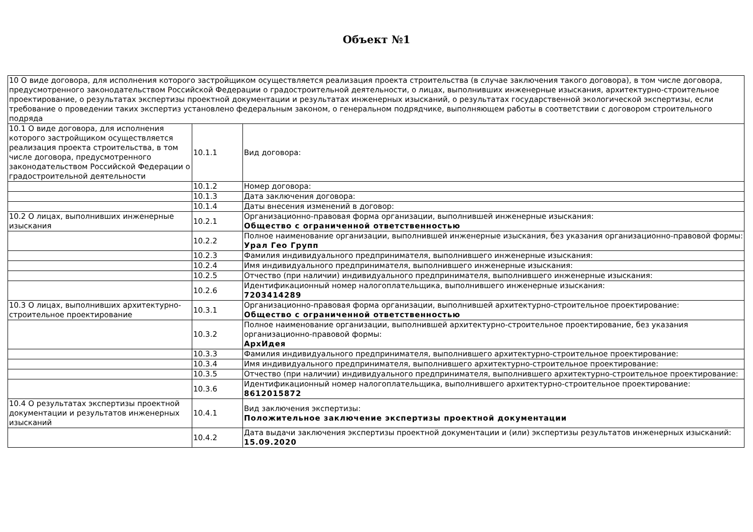Объект №1
| 10 О виде договора, для исполнения которого застройщиком осуществляется реализация проекта строительства (в случае заключения такого договора), в том числе договора, предусмотренного законодательством Российской Федерации о градостроительной деятельности, о лицах, выполнивших инженерные изыскания, архитектурно-строительное проектирование, о результатах экспертизы проектной документации и результатах инженерных изысканий, о результатах государственной экологической экспертизы, если требование о проведении таких экспертиз установлено федеральным законом, о генеральном подрядчике, выполняющем работы в соответствии с договором строительного подряда | | |
| 10.1 О виде договора, для исполнения которого застройщиком осуществляется реализация проекта строительства, в том числе договора, предусмотренного законодательством Российской Федерации о градостроительной деятельности | 10.1.1 | Вид договора: |
| | 10.1.2 | Номер договора: |
| | 10.1.3 | Дата заключения договора: |
| | 10.1.4 | Даты внесения изменений в договор: |
| 10.2 О лицах, выполнивших инженерные изыскания | 10.2.1 | Организационно-правовая форма организации, выполнившей инженерные изыскания: Общество с ограниченной ответственностью |
| | 10.2.2 | Полное наименование организации, выполнившей инженерные изыскания, без указания организационно-правовой формы: Урал Гео Групп |
| | 10.2.3 | Фамилия индивидуального предпринимателя, выполнившего инженерные изыскания: |
| | 10.2.4 | Имя индивидуального предпринимателя, выполнившего инженерные изыскания: |
| | 10.2.5 | Отчество (при наличии) индивидуального предпринимателя, выполнившего инженерные изыскания: |
| | 10.2.6 | Идентификационный номер налогоплательщика, выполнившего инженерные изыскания: 7203414289 |
| 10.3 О лицах, выполнивших архитектурно-строительное проектирование | 10.3.1 | Организационно-правовая форма организации, выполнившей архитектурно-строительное проектирование: Общество с ограниченной ответственностью |
| | 10.3.2 | Полное наименование организации, выполнившей архитектурно-строительное проектирование, без указания организационно-правовой формы: АрхИдея |
| | 10.3.3 | Фамилия индивидуального предпринимателя, выполнившего архитектурно-строительное проектирование: |
| | 10.3.4 | Имя индивидуального предпринимателя, выполнившего архитектурно-строительное проектирование: |
| | 10.3.5 | Отчество (при наличии) индивидуального предпринимателя, выполнившего архитектурно-строительное проектирование: |
| | 10.3.6 | Идентификационный номер налогоплательщика, выполнившего архитектурно-строительное проектирование: 8612015872 |
| 10.4 О результатах экспертизы проектной документации и результатов инженерных изысканий | 10.4.1 | Вид заключения экспертизы: Положительное заключение экспертизы проектной документации |
| | 10.4.2 | Дата выдачи заключения экспертизы проектной документации и (или) экспертизы результатов инженерных изысканий: 15.09.2020 |